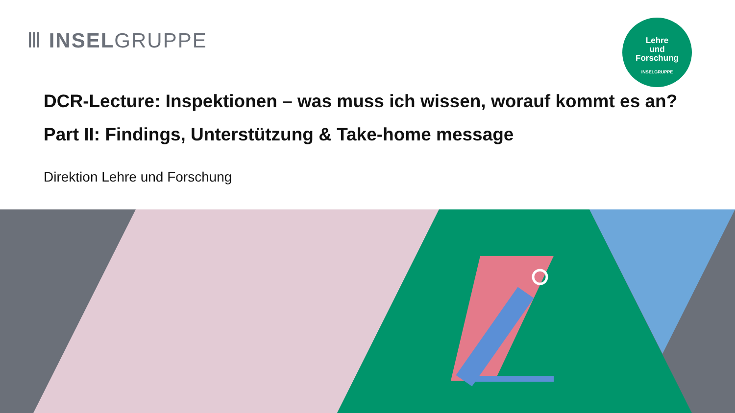Ⅲ INSELGRUPPE
Lehre
und
Forschung
INSELGRUPPE
DCR-Lecture: Inspektionen – was muss ich wissen, worauf kommt es an?
Part II: Findings, Unterstützung & Take-home message
Direktion Lehre und Forschung